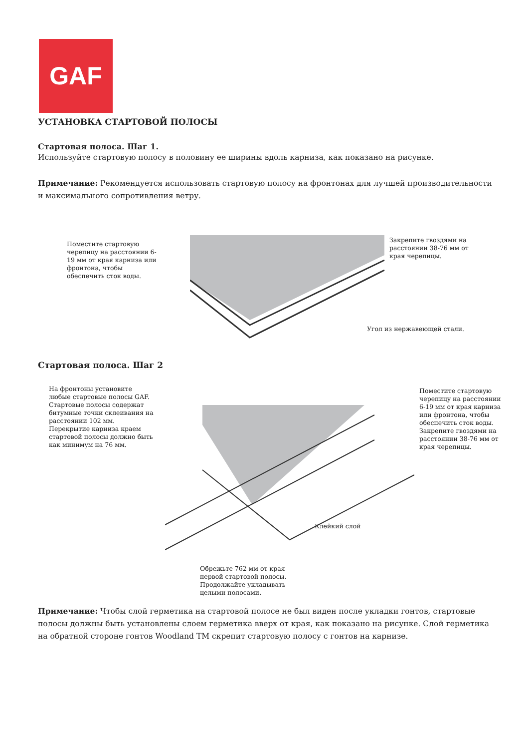GAF
УСТАНОВКА СТАРТОВОЙ ПОЛОСЫ
Стартовая полоса. Шаг 1.
Используйте стартовую полосу в половину ее ширины вдоль карниза, как показано на рисунке.
Примечание: Рекомендуется использовать стартовую полосу на фронтонах для лучшей производительности и максимального сопротивления ветру.
Поместите стартовую черепицу на расстоянии 6-19 мм от края карниза или фронтона, чтобы обеспечить сток воды.
Закрепите гвоздями на расстоянии 38-76 мм от края черепицы.
Угол из нержавеющей стали.
Стартовая полоса. Шаг 2
На фронтоны установите любые стартовые полосы GAF. Стартовые полосы содержат битумные точки склеивания на расстоянии 102 мм. Перекрытие карниза краем стартовой полосы должно быть как минимум на 76 мм.
Поместите стартовую черепицу на расстоянии 6-19 мм от края карниза или фронтона, чтобы обеспечить сток воды. Закрепите гвоздями на расстоянии 38-76 мм от края черепицы.
Клейкий слой
Обрежьте 762 мм от края первой стартовой полосы. Продолжайте укладывать целыми полосами.
Примечание: Чтобы слой герметика на стартовой полосе не был виден после укладки гонтов, стартовые полосы должны быть установлены слоем герметика вверх от края, как показано на рисунке. Слой герметика на обратной стороне гонтов Woodland TM скрепит стартовую полосу с гонтов на карнизе.